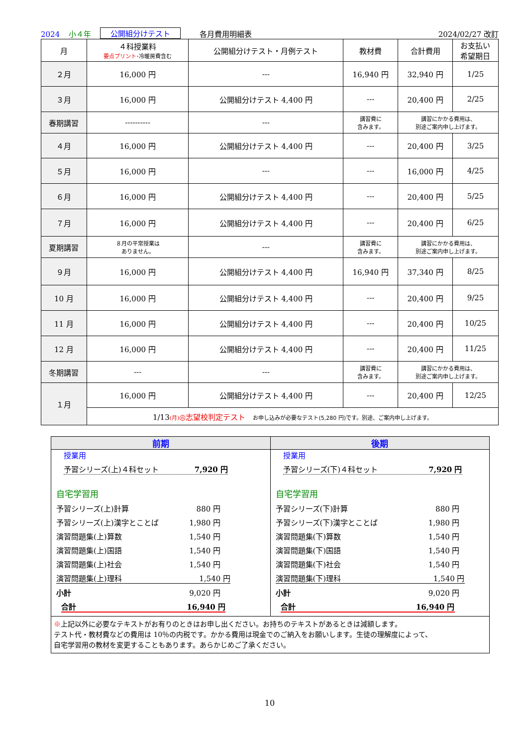2024 小４年 公開組分けテスト 各月費用明細表 2024/02/27 改訂
| 月 | ４科授業料 要点プリント ･冷暖房費含む | 公開組分けテスト・月例テスト | 教材費 | 合計費用 | お支払い 希望期日 |
| --- | --- | --- | --- | --- | --- |
| ２月 | 16,000 円 | --- | 16,940 円 | 32,940 円 | 1/25 |
| ３月 | 16,000 円 | 公開組分けテスト 4,400 円 | --- | 20,400 円 | 2/25 |
| 春期講習 | ---------- | --- | 講習費に 含みます。 | 講習にかかる費用は、 別途ご案内申し上げます。 | |
| ４月 | 16,000 円 | 公開組分けテスト 4,400 円 | --- | 20,400 円 | 3/25 |
| ５月 | 16,000 円 | --- | --- | 16,000 円 | 4/25 |
| ６月 | 16,000 円 | 公開組分けテスト 4,400 円 | --- | 20,400 円 | 5/25 |
| ７月 | 16,000 円 | 公開組分けテスト 4,400 円 | --- | 20,400 円 | 6/25 |
| 夏期講習 | ８月の平常授業は ありません。 | --- | 講習費に 含みます。 | 講習にかかる費用は、 別途ご案内申し上げます。 | |
| ９月 | 16,000 円 | 公開組分けテスト 4,400 円 | 16,940 円 | 37,340 円 | 8/25 |
| 10 月 | 16,000 円 | 公開組分けテスト 4,400 円 | --- | 20,400 円 | 9/25 |
| 11 月 | 16,000 円 | 公開組分けテスト 4,400 円 | --- | 20,400 円 | 10/25 |
| 12 月 | 16,000 円 | 公開組分けテスト 4,400 円 | --- | 20,400 円 | 11/25 |
| 冬期講習 | --- | --- | 講習費に 含みます。 | 講習にかかる費用は、 別途ご案内申し上げます。 | |
| １月 | 16,000 円 | 公開組分けテスト 4,400 円 | --- | 20,400 円 | 12/25 |
| | 1/13 (月) ◎志望校判定テスト お申し込みが必要なテスト(5,280 円)です。別途、ご案内申し上げます。 | | | | |
前期
授業用
予習シリーズ(上)４科セット 7,920 円
自宅学習用
予習シリーズ(上)計算 880 円
予習シリーズ(上)漢字とことば 1,980 円
演習問題集(上)算数 1,540 円
演習問題集(上)国語 1,540 円
演習問題集(上)社会 1,540 円
演習問題集(上)理科 1,540 円
小計 9,020 円
合計 16,940 円
後期
授業用
予習シリーズ(下)４科セット 7,920 円
自宅学習用
予習シリーズ(下)計算 880 円
予習シリーズ(下)漢字とことば 1,980 円
演習問題集(下)算数 1,540 円
演習問題集(下)国語 1,540 円
演習問題集(下)社会 1,540 円
演習問題集(下)理科 1,540 円
小計 9,020 円
合計 16,940 円
※上記以外に必要なテキストがお有りのときはお申し出ください。お持ちのテキストがあるときは減額します。
テスト代・教材費などの費用は 10％の内税です。かかる費用は現金でのご納入をお願いします。生徒の理解度によって、
自宅学習用の教材を変更することもあります。あらかじめご了承ください。
10